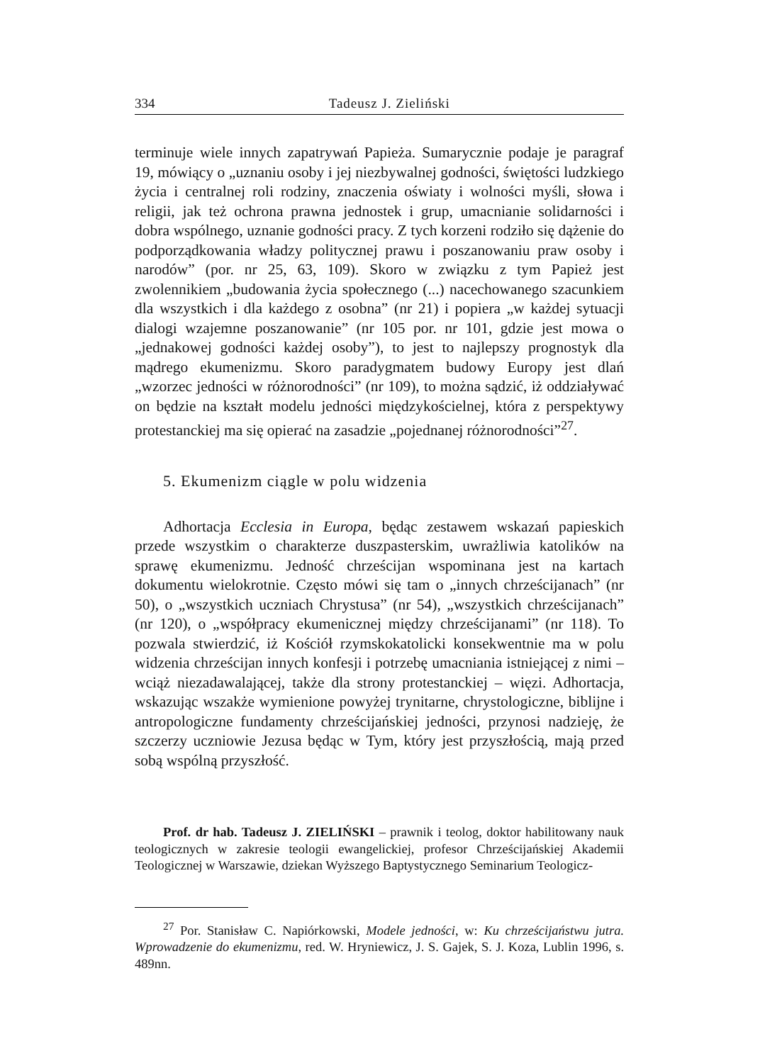334 Tadeusz J. Zieliński
terminuje wiele innych zapatrywań Papieża. Sumarycznie podaje je paragraf 19, mówiący o „uznaniu osoby i jej niezbywalnej godności, świętości ludzkiego życia i centralnej roli rodziny, znaczenia oświaty i wolności myśli, słowa i religii, jak też ochrona prawna jednostek i grup, umacnianie solidarności i dobra wspólnego, uznanie godności pracy. Z tych korzeni rodziło się dążenie do podporządkowania władzy politycznej prawu i poszanowaniu praw osoby i narodów” (por. nr 25, 63, 109). Skoro w związku z tym Papież jest zwolennikiem „budowania życia społecznego (...) nacechowanego szacunkiem dla wszystkich i dla każdego z osobna” (nr 21) i popiera „w każdej sytuacji dialogi wzajemne poszanowanie” (nr 105 por. nr 101, gdzie jest mowa o „jednakowej godności każdej osoby”), to jest to najlepszy prognostyk dla mądrego ekumenizmu. Skoro paradygmatem budowy Europy jest dlań „wzorzec jedności w różnorodności” (nr 109), to można sądzić, iż oddziaływać on będzie na kształt modelu jedności międzykościelnej, która z perspektywy protestanckiej ma się opierać na zasadzie „pojednanej różnorodności”<sup>27</sup>.
5. Ekumenizm ciągle w polu widzenia
Adhortacja Ecclesia in Europa, będąc zestawem wskazań papieskich przede wszystkim o charakterze duszpasterskim, uwrażliwia katolików na sprawę ekumenizmu. Jedność chrześcijan wspominana jest na kartach dokumentu wielokrotnie. Często mówi się tam o „innych chrześcijanach” (nr 50), o „wszystkich uczniach Chrystusa” (nr 54), „wszystkich chrześcijanach” (nr 120), o „współpracy ekumenicznej między chrześcijanami” (nr 118). To pozwala stwierdzić, iż Kościół rzymskokatolicki konsekwentnie ma w polu widzenia chrześcijan innych konfesji i potrzebę umacniania istniejącej z nimi – wciąż niezadawalającej, także dla strony protestanckiej – więzi. Adhortacja, wskazując wszakże wymienione powyżej trynitarne, chrystologiczne, biblijne i antropologiczne fundamenty chrześcijańskiej jedności, przynosi nadzieję, że szczerzy uczniowie Jezusa będąc w Tym, który jest przyszłością, mają przed sobą wspólną przyszłość.
Prof. dr hab. Tadeusz J. ZIELIŃSKI – prawnik i teolog, doktor habilitowany nauk teologicznych w zakresie teologii ewangelickiej, profesor Chrześcijańskiej Akademii Teologicznej w Warszawie, dziekan Wyższego Baptystycznego Seminarium Teologicz-
<sup>27</sup> Por. Stanisław C. Napiórkowski, Modele jedności, w: Ku chrześcijaństwu jutra. Wprowadzenie do ekumenizmu, red. W. Hryniewicz, J. S. Gajek, S. J. Koza, Lublin 1996, s. 489nn.